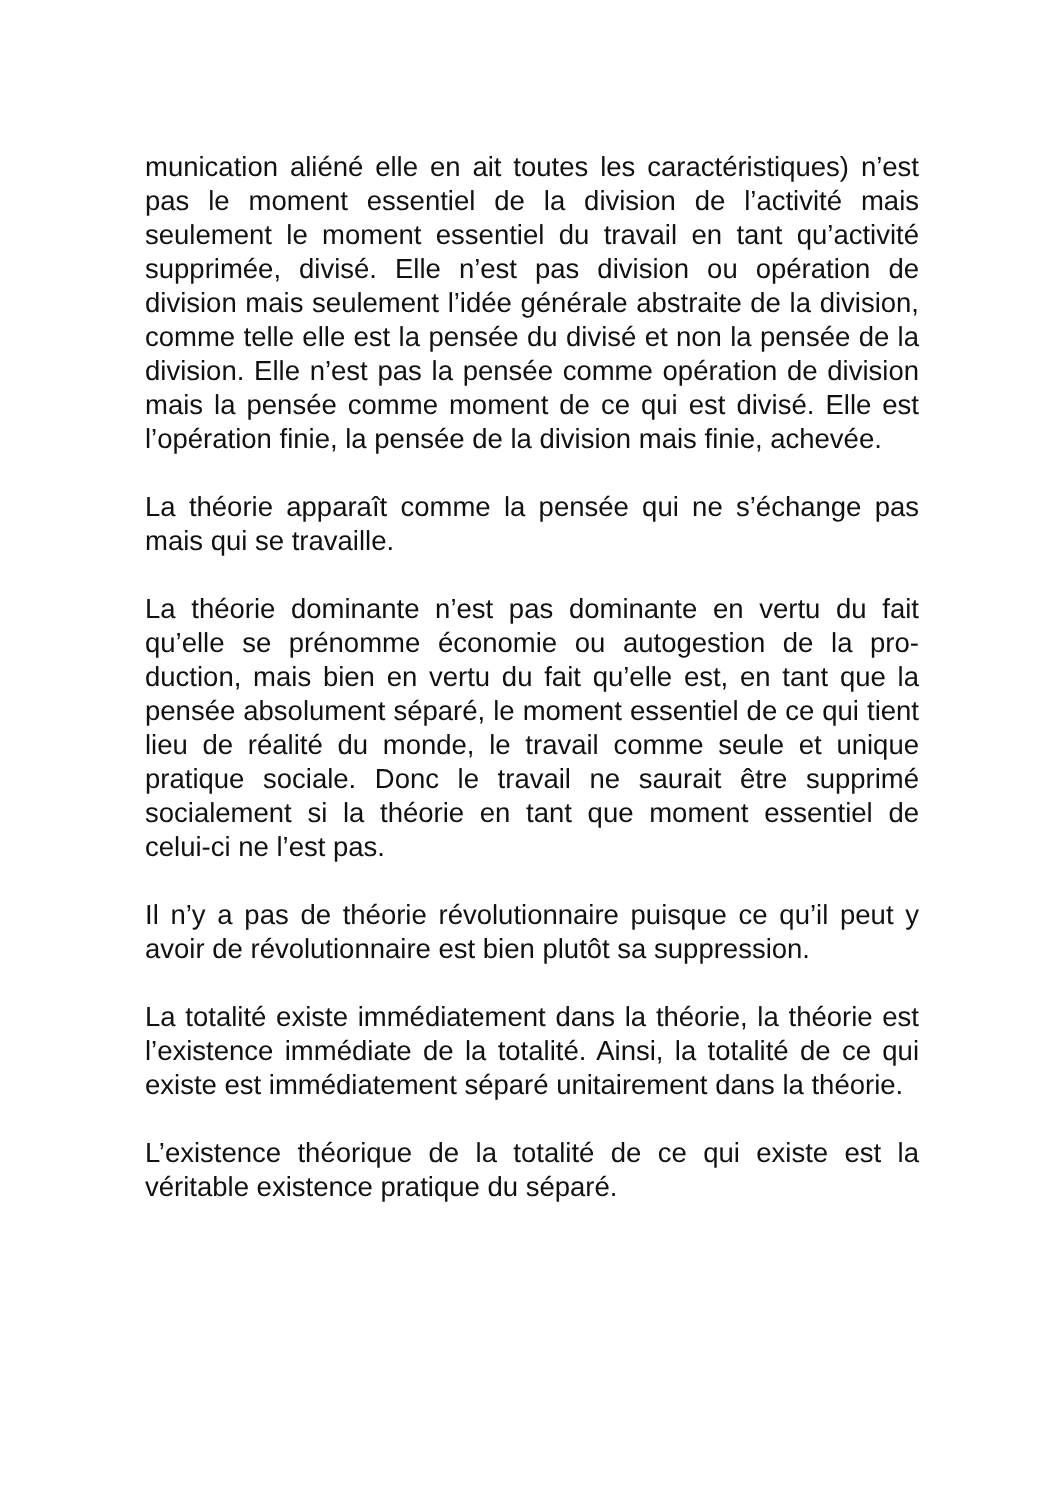munication aliéné elle en ait toutes les caractéristiques) n’est pas le moment essentiel de la division de l’activité mais seulement le moment essentiel du travail en tant qu’acti­vité supprimée, divisé. Elle n’est pas division ou opération de division mais seulement l’idée générale abstraite de la division, comme telle elle est la pensée du divisé et non la pensée de la division. Elle n’est pas la pensée comme opé­ration de division mais la pensée comme moment de ce qui est divisé. Elle est l’opération finie, la pensée de la divi­sion mais finie, achevée.
La théorie apparaît comme la pensée qui ne s’échange pas mais qui se travaille.
La théorie dominante n’est pas dominante en vertu du fait qu’elle se prénomme économie ou autogestion de la pro­duction, mais bien en vertu du fait qu’elle est, en tant que la pensée absolument séparé, le moment essentiel de ce qui tient lieu de réalité du monde, le travail comme seule et unique pratique sociale. Donc le travail ne saurait être sup­primé socialement si la théorie en tant que moment essen­tiel de celui-ci ne l’est pas.
Il n’y a pas de théorie révolutionnaire puisque ce qu’il peut y avoir de révolutionnaire est bien plutôt sa suppression.
La totalité existe immédiatement dans la théorie, la théorie est l’existence immédiate de la totalité. Ainsi, la totalité de ce qui existe est immédiatement séparé unitairement dans la théorie.
L’existence théorique de la totalité de ce qui existe est la véritable existence pratique du séparé.